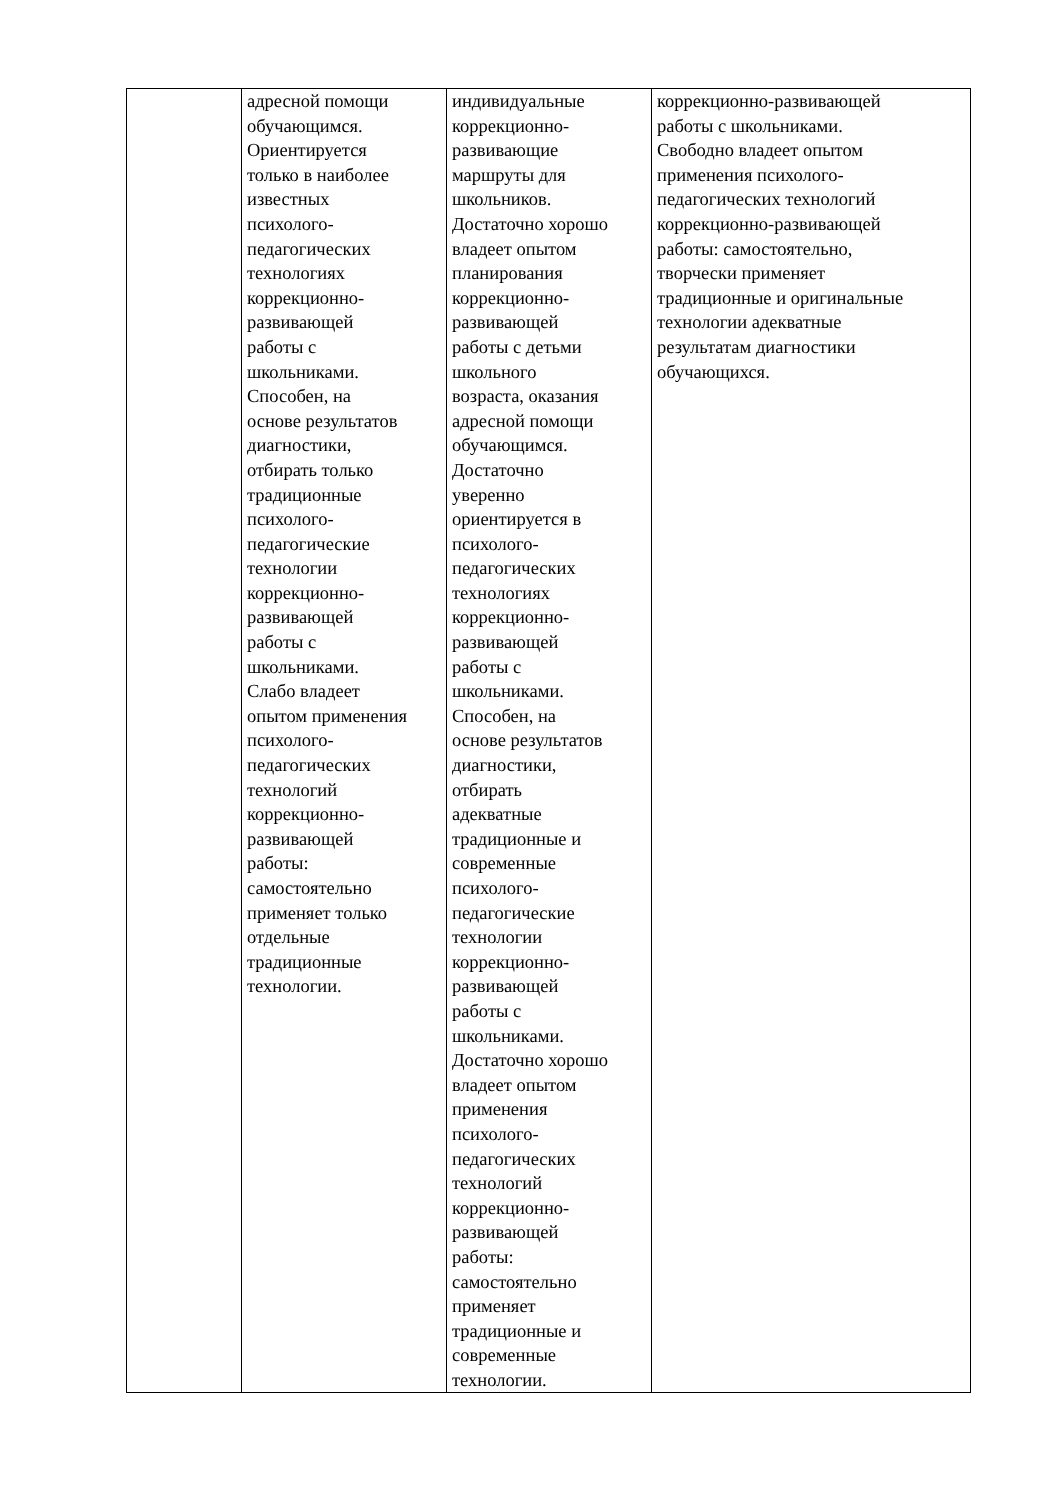| | адресной помощи обучающимся. Ориентируется только в наиболее известных психолого- педагогических технологиях коррекционно- развивающей работы с школьниками. Способен, на основе результатов диагностики, отбирать только традиционные психолого- педагогические технологии коррекционно- развивающей работы с школьниками. Слабо владеет опытом применения психолого- педагогических технологий коррекционно- развивающей работы: самостоятельно применяет только отдельные традиционные технологии. | индивидуальные коррекционно- развивающие маршруты для школьников. Достаточно хорошо владеет опытом планирования коррекционно- развивающей работы с детьми школьного возраста, оказания адресной помощи обучающимся. Достаточно уверенно ориентируется в психолого- педагогических технологиях коррекционно- развивающей работы с школьниками. Способен, на основе результатов диагностики, отбирать адекватные традиционные и современные психолого- педагогические технологии коррекционно- развивающей работы с школьниками. Достаточно хорошо владеет опытом применения психолого- педагогических технологий коррекционно- развивающей работы: самостоятельно применяет традиционные и современные технологии. | коррекционно-развивающей работы с школьниками. Свободно владеет опытом применения психолого- педагогических технологий коррекционно-развивающей работы: самостоятельно, творчески применяет традиционные и оригинальные технологии адекватные результатам диагностики обучающихся. |